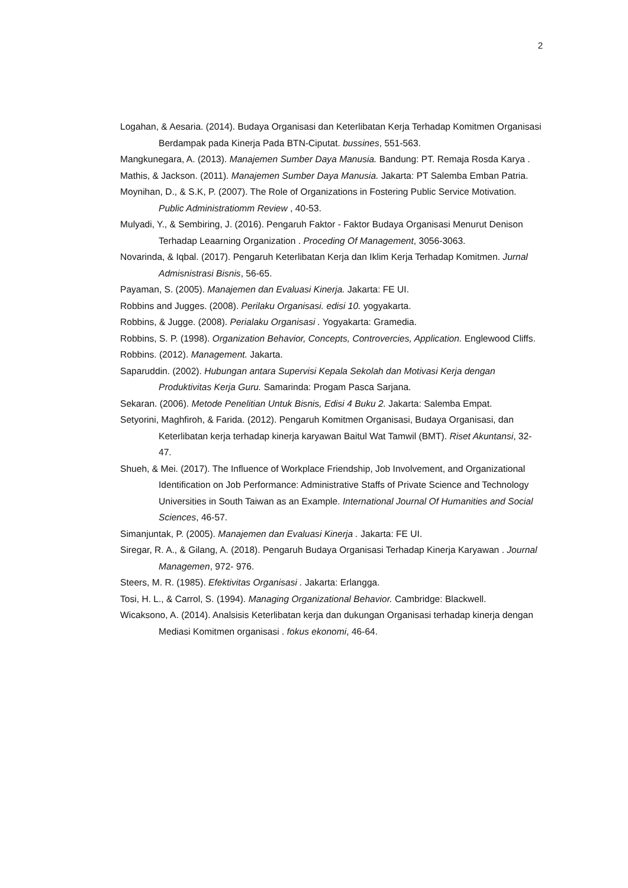2
Logahan, & Aesaria. (2014). Budaya Organisasi dan Keterlibatan Kerja Terhadap Komitmen Organisasi Berdampak pada Kinerja Pada BTN-Ciputat. bussines, 551-563.
Mangkunegara, A. (2013). Manajemen Sumber Daya Manusia. Bandung: PT. Remaja Rosda Karya .
Mathis, & Jackson. (2011). Manajemen Sumber Daya Manusia. Jakarta: PT Salemba Emban Patria.
Moynihan, D., & S.K, P. (2007). The Role of Organizations in Fostering Public Service Motivation. Public Administratiomm Review , 40-53.
Mulyadi, Y., & Sembiring, J. (2016). Pengaruh Faktor - Faktor Budaya Organisasi Menurut Denison Terhadap Leaarning Organization . Proceding Of Management, 3056-3063.
Novarinda, & Iqbal. (2017). Pengaruh Keterlibatan Kerja dan Iklim Kerja Terhadap Komitmen. Jurnal Admisnistrasi Bisnis, 56-65.
Payaman, S. (2005). Manajemen dan Evaluasi Kinerja. Jakarta: FE UI.
Robbins and Jugges. (2008). Perilaku Organisasi. edisi 10. yogyakarta.
Robbins, & Jugge. (2008). Perialaku Organisasi . Yogyakarta: Gramedia.
Robbins, S. P. (1998). Organization Behavior, Concepts, Controvercies, Application. Englewood Cliffs.
Robbins. (2012). Management. Jakarta.
Saparuddin. (2002). Hubungan antara Supervisi Kepala Sekolah dan Motivasi Kerja dengan Produktivitas Kerja Guru. Samarinda: Progam Pasca Sarjana.
Sekaran. (2006). Metode Penelitian Untuk Bisnis, Edisi 4 Buku 2. Jakarta: Salemba Empat.
Setyorini, Maghfiroh, & Farida. (2012). Pengaruh Komitmen Organisasi, Budaya Organisasi, dan Keterlibatan kerja terhadap kinerja karyawan Baitul Wat Tamwil (BMT). Riset Akuntansi, 32-47.
Shueh, & Mei. (2017). The Influence of Workplace Friendship, Job Involvement, and Organizational Identification on Job Performance: Administrative Staffs of Private Science and Technology Universities in South Taiwan as an Example. International Journal Of Humanities and Social Sciences, 46-57.
Simanjuntak, P. (2005). Manajemen dan Evaluasi Kinerja . Jakarta: FE UI.
Siregar, R. A., & Gilang, A. (2018). Pengaruh Budaya Organisasi Terhadap Kinerja Karyawan . Journal Managemen, 972- 976.
Steers, M. R. (1985). Efektivitas Organisasi . Jakarta: Erlangga.
Tosi, H. L., & Carrol, S. (1994). Managing Organizational Behavior. Cambridge: Blackwell.
Wicaksono, A. (2014). Analsisis Keterlibatan kerja dan dukungan Organisasi terhadap kinerja dengan Mediasi Komitmen organisasi . fokus ekonomi, 46-64.